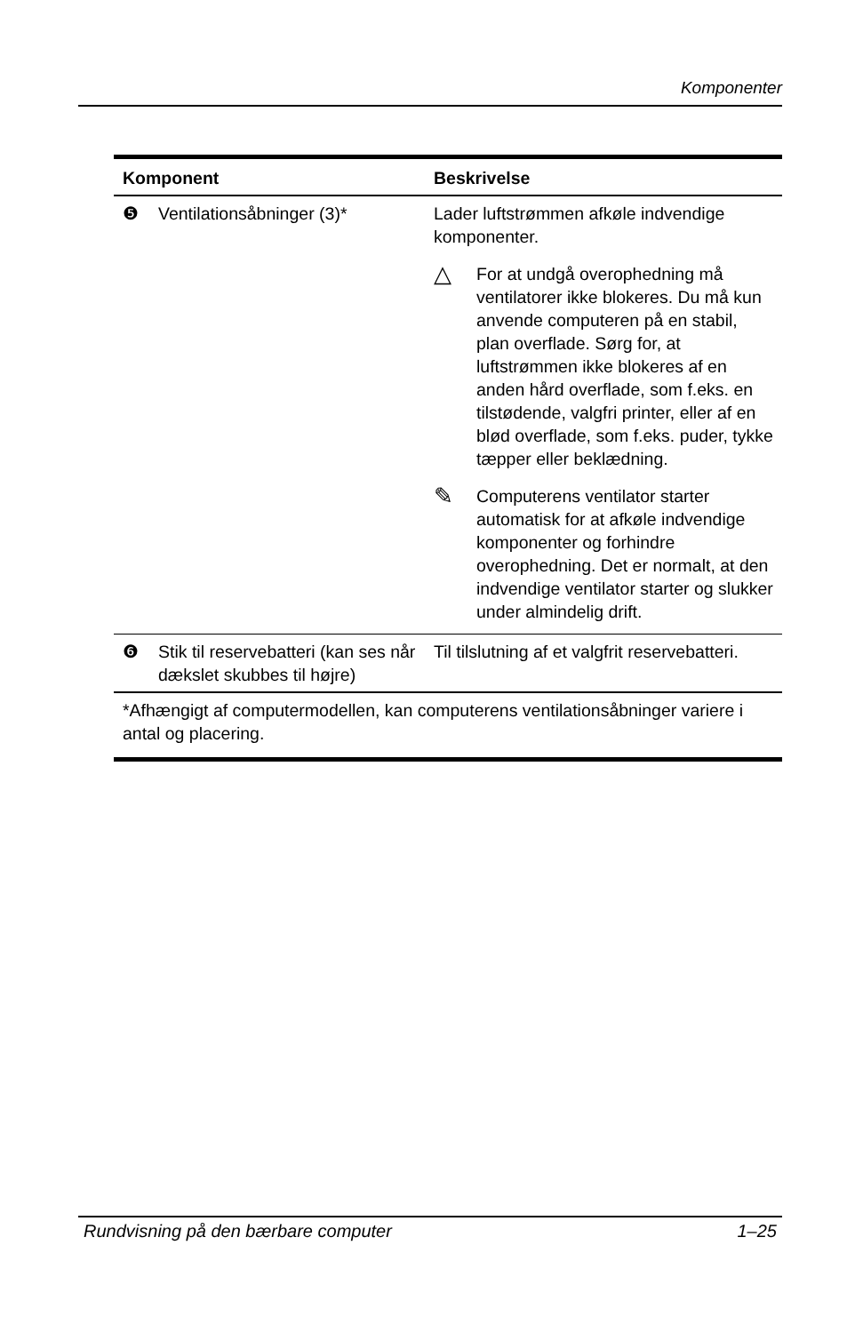Komponenter
| Komponent | | Beskrivelse |
| --- | --- | --- |
| ❺ | Ventilationsåbninger (3)* | Lader luftstrømmen afkøle indvendige komponenter. △ For at undgå overophedning må ventilatorer ikke blokeres. Du må kun anvende computeren på en stabil, plan overflade. Sørg for, at luftstrømmen ikke blokeres af en anden hård overflade, som f.eks. en tilstødende, valgfri printer, eller af en blød overflade, som f.eks. puder, tykke tæpper eller beklædning. ✎ Computerens ventilator starter automatisk for at afkøle indvendige komponenter og forhindre overophedning. Det er normalt, at den indvendige ventilator starter og slukker under almindelig drift. |
| ❻ | Stik til reservebatteri (kan ses når dækslet skubbes til højre) | Til tilslutning af et valgfrit reservebatteri. |
| *Afhængigt af computermodellen, kan computerens ventilationsåbninger variere i antal og placering. | | |
Rundvisning på den bærbare computer 1–25